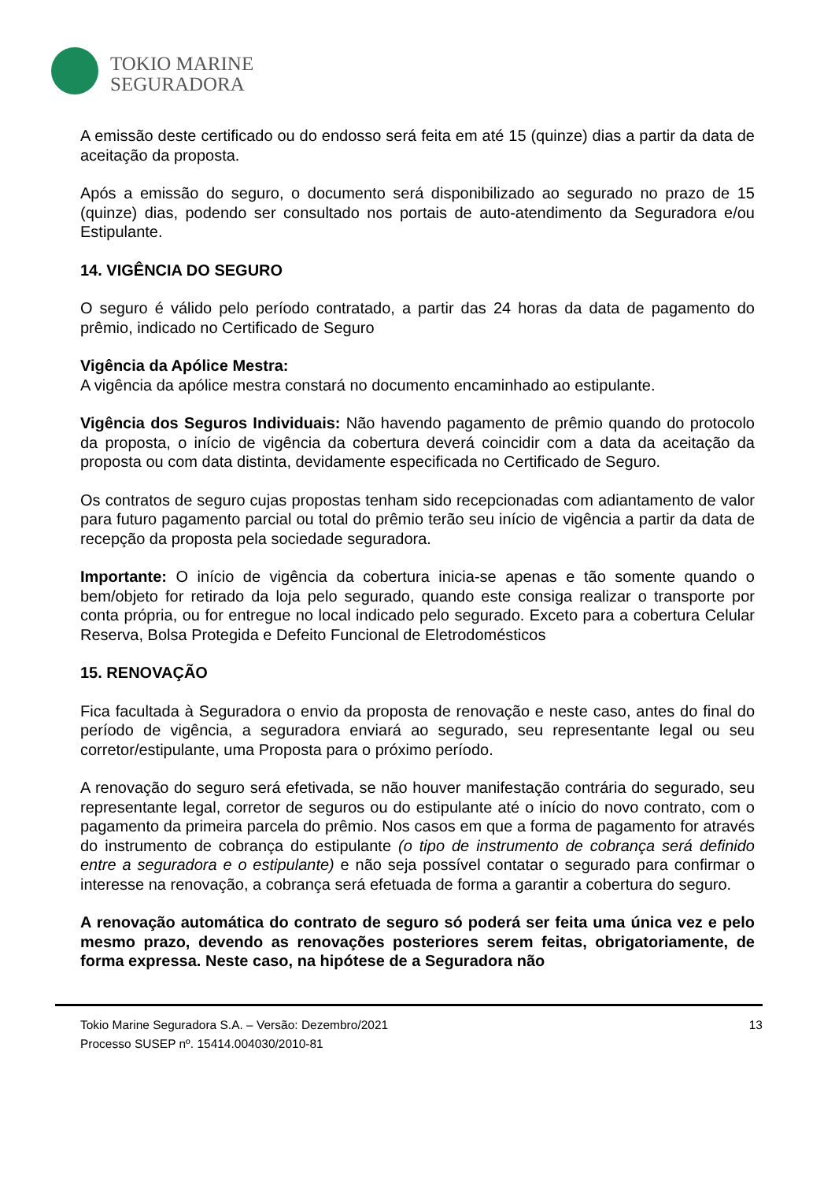TOKIO MARINE
SEGURADORA
A emissão deste certificado ou do endosso será feita em até 15 (quinze) dias a partir da data de aceitação da proposta.
Após a emissão do seguro, o documento será disponibilizado ao segurado no prazo de 15 (quinze) dias, podendo ser consultado nos portais de auto-atendimento da Seguradora e/ou Estipulante.
14. VIGÊNCIA DO SEGURO
O seguro é válido pelo período contratado, a partir das 24 horas da data de pagamento do prêmio, indicado no Certificado de Seguro
Vigência da Apólice Mestra:
A vigência da apólice mestra constará no documento encaminhado ao estipulante.
Vigência dos Seguros Individuais: Não havendo pagamento de prêmio quando do protocolo da proposta, o início de vigência da cobertura deverá coincidir com a data da aceitação da proposta ou com data distinta, devidamente especificada no Certificado de Seguro.
Os contratos de seguro cujas propostas tenham sido recepcionadas com adiantamento de valor para futuro pagamento parcial ou total do prêmio terão seu início de vigência a partir da data de recepção da proposta pela sociedade seguradora.
Importante: O início de vigência da cobertura inicia-se apenas e tão somente quando o bem/objeto for retirado da loja pelo segurado, quando este consiga realizar o transporte por conta própria, ou for entregue no local indicado pelo segurado. Exceto para a cobertura Celular Reserva, Bolsa Protegida e Defeito Funcional de Eletrodomésticos
15. RENOVAÇÃO
Fica facultada à Seguradora o envio da proposta de renovação e neste caso, antes do final do período de vigência, a seguradora enviará ao segurado, seu representante legal ou seu corretor/estipulante, uma Proposta para o próximo período.
A renovação do seguro será efetivada, se não houver manifestação contrária do segurado, seu representante legal, corretor de seguros ou do estipulante até o início do novo contrato, com o pagamento da primeira parcela do prêmio. Nos casos em que a forma de pagamento for através do instrumento de cobrança do estipulante (o tipo de instrumento de cobrança será definido entre a seguradora e o estipulante) e não seja possível contatar o segurado para confirmar o interesse na renovação, a cobrança será efetuada de forma a garantir a cobertura do seguro.
A renovação automática do contrato de seguro só poderá ser feita uma única vez e pelo mesmo prazo, devendo as renovações posteriores serem feitas, obrigatoriamente, de forma expressa. Neste caso, na hipótese de a Seguradora não
Tokio Marine Seguradora S.A. – Versão: Dezembro/2021
Processo SUSEP nº. 15414.004030/2010-81
13